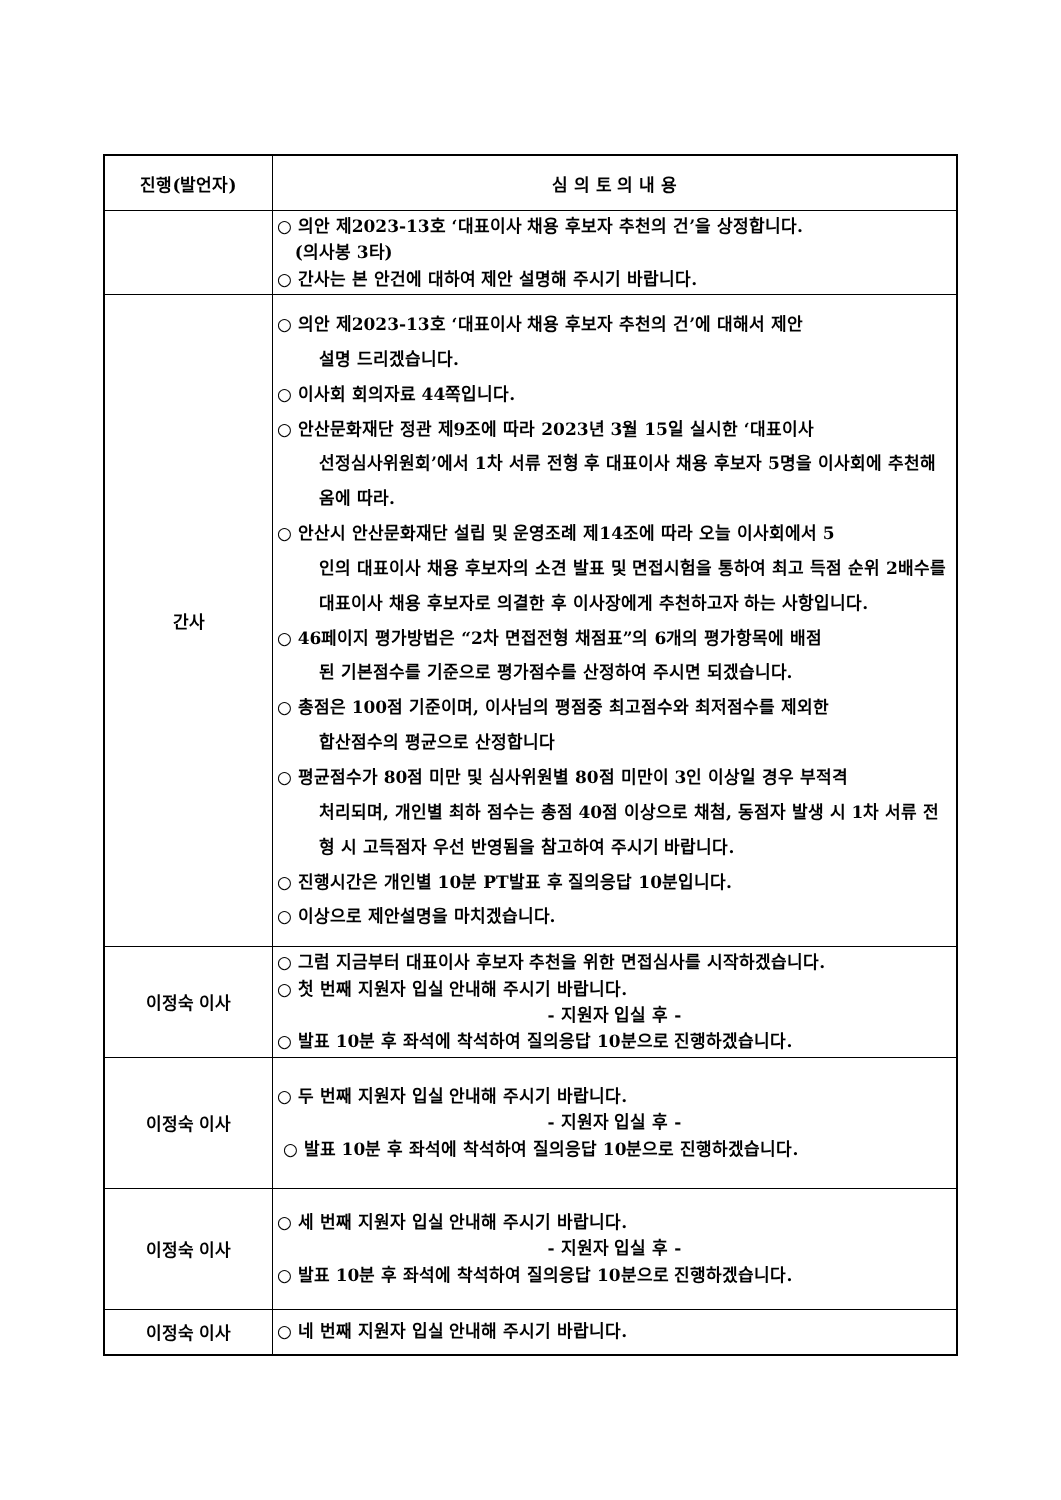| 진행(발언자) | 심 의 토 의 내 용 |
| --- | --- |
| | ○ 의안 제2023-13호 ‘대표이사 채용 후보자 추천의 건’을 상정합니다. (의사봉 3타) ○ 간사는 본 안건에 대하여 제안 설명해 주시기 바랍니다. |
| 간사 | ○ 의안 제2023-13호 ‘대표이사 채용 후보자 추천의 건’에 대해서 제안 설명 드리겠습니다. ○ 이사회 회의자료 44쪽입니다. ○ 안산문화재단 정관 제9조에 따라 2023년 3월 15일 실시한 ‘대표이사 선정심사위원회’에서 1차 서류 전형 후 대표이사 채용 후보자 5명을 이사회에 추천해 옴에 따라. ○ 안산시 안산문화재단 설립 및 운영조례 제14조에 따라 오늘 이사회에서 5 인의 대표이사 채용 후보자의 소견 발표 및 면접시험을 통하여 최고 득점 순위 2배수를 대표이사 채용 후보자로 의결한 후 이사장에게 추천하고자 하는 사항입니다. ○ 46페이지 평가방법은 “2차 면접전형 채점표”의 6개의 평가항목에 배점 된 기본점수를 기준으로 평가점수를 산정하여 주시면 되겠습니다. ○ 총점은 100점 기준이며, 이사님의 평점중 최고점수와 최저점수를 제외한 합산점수의 평균으로 산정합니다 ○ 평균점수가 80점 미만 및 심사위원별 80점 미만이 3인 이상일 경우 부적격 처리되며, 개인별 최하 점수는 총점 40점 이상으로 채첨, 동점자 발생 시 1차 서류 전형 시 고득점자 우선 반영됨을 참고하여 주시기 바랍니다. ○ 진행시간은 개인별 10분 PT발표 후 질의응답 10분입니다. ○ 이상으로 제안설명을 마치겠습니다. |
| 이정숙 이사 | ○ 그럼 지금부터 대표이사 후보자 추천을 위한 면접심사를 시작하겠습니다. ○ 첫 번째 지원자 입실 안내해 주시기 바랍니다. - 지원자 입실 후 - ○ 발표 10분 후 좌석에 착석하여 질의응답 10분으로 진행하겠습니다. |
| 이정숙 이사 | ○ 두 번째 지원자 입실 안내해 주시기 바랍니다. - 지원자 입실 후 - ○ 발표 10분 후 좌석에 착석하여 질의응답 10분으로 진행하겠습니다. |
| 이정숙 이사 | ○ 세 번째 지원자 입실 안내해 주시기 바랍니다. - 지원자 입실 후 - ○ 발표 10분 후 좌석에 착석하여 질의응답 10분으로 진행하겠습니다. |
| 이정숙 이사 | ○ 네 번째 지원자 입실 안내해 주시기 바랍니다. |